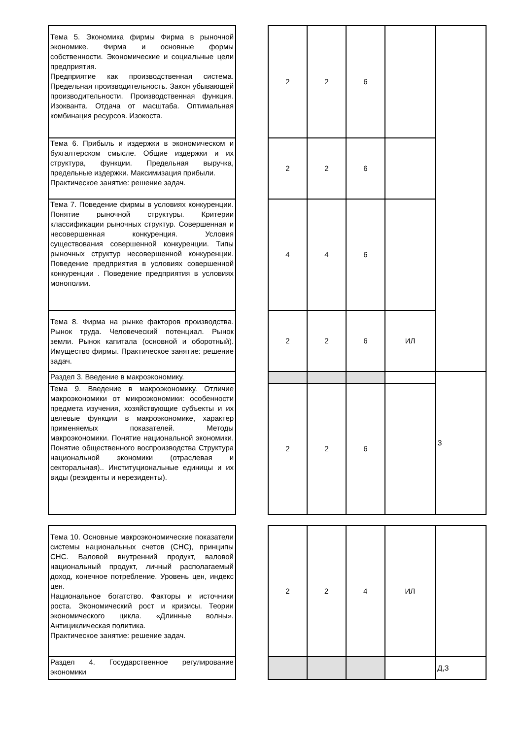| Тема 5. Экономика фирмы Фирма в рыночной экономике. Фирма и основные формы собственности. Экономические и социальные цели предприятия. Предприятие как производственная система. Предельная производительность. Закон убывающей производительности. Производственная функция. Изокванта. Отдача от масштаба. Оптимальная комбинация ресурсов. Изокоста. | | 2 | 2 | 6 | | |
| Тема 6. Прибыль и издержки в экономическом и бухгалтерском смысле. Общие издержки и их структура, функции. Предельная выручка, предельные издержки. Максимизация прибыли. Практическое занятие: решение задач. | | 2 | 2 | 6 | | |
| Тема 7. Поведение фирмы в условиях конкуренции. Понятие рыночной структуры. Критерии классификации рыночных структур. Совершенная и несовершенная конкуренция. Условия существования совершенной конкуренции. Типы рыночных структур несовершенной конкуренции. Поведение предприятия в условиях совершенной конкуренции . Поведение предприятия в условиях монополии. | | 4 | 4 | 6 | | |
| Тема 8. Фирма на рынке факторов производства. Рынок труда. Человеческий потенциал. Рынок земли. Рынок капитала (основной и оборотный). Имущество фирмы. Практическое занятие: решение задач. | | 2 | 2 | 6 | ИЛ | |
| Раздел 3. Введение в макроэкономику. | | | | | | З |
| Тема 9. Введение в макроэкономику. Отличие макроэкономики от микроэкономики: особенности предмета изучения, хозяйствующие субъекты и их целевые функции в макроэкономике, характер применяемых показателей. Методы макроэкономики. Понятие национальной экономики. Понятие общественного воспроизводства Структура национальной экономики (отраслевая и секторальная).. Институциональные единицы и их виды (резиденты и нерезиденты). | | 2 | 2 | 6 | | |
| Тема 10. Основные макроэкономические показатели системы национальных счетов (СНС), принципы СНС. Валовой внутренний продукт, валовой национальный продукт, личный располагаемый доход, конечное потребление. Уровень цен, индекс цен. Национальное богатство. Факторы и источники роста. Экономический рост и кризисы. Теории экономического цикла. «Длинные волны». Антициклическая политика. Практическое занятие: решение задач. | | 2 | 2 | 4 | ИЛ | |
| Раздел 4. Государственное регулирование экономики | | | | | | Д,З |